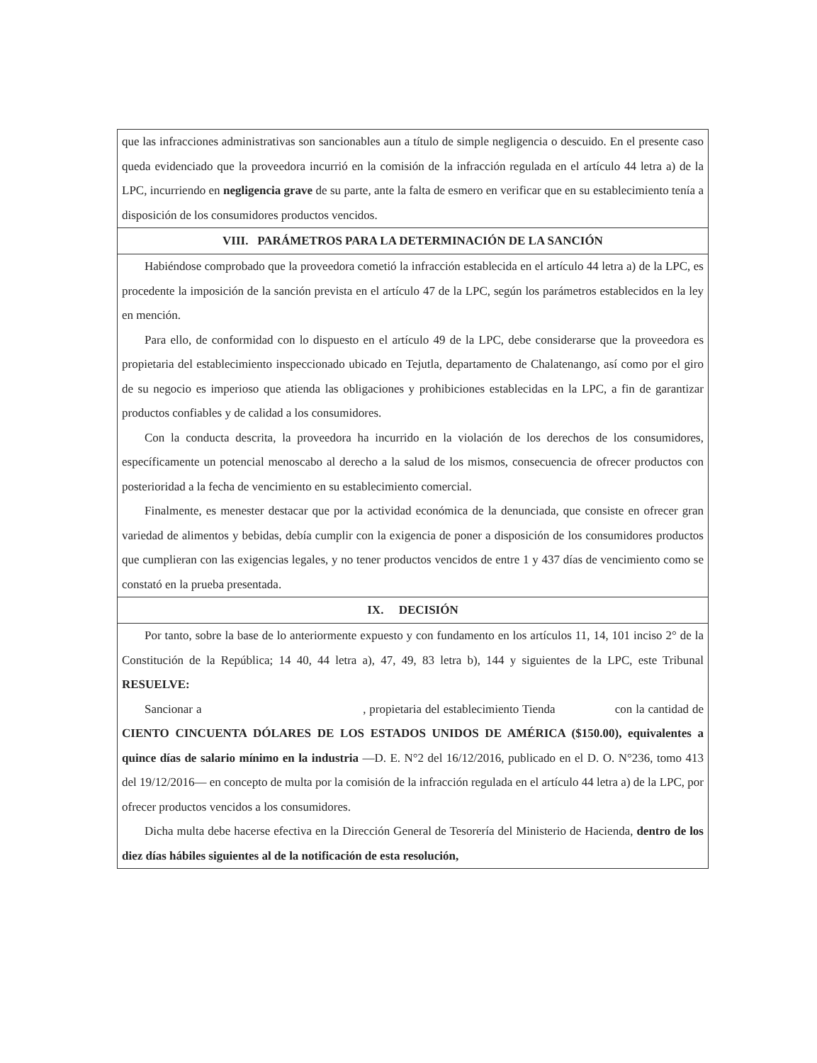que las infracciones administrativas son sancionables aun a título de simple negligencia o descuido. En el presente caso queda evidenciado que la proveedora incurrió en la comisión de la infracción regulada en el artículo 44 letra a) de la LPC, incurriendo en negligencia grave de su parte, ante la falta de esmero en verificar que en su establecimiento tenía a disposición de los consumidores productos vencidos.
VIII. PARÁMETROS PARA LA DETERMINACIÓN DE LA SANCIÓN
Habiéndose comprobado que la proveedora cometió la infracción establecida en el artículo 44 letra a) de la LPC, es procedente la imposición de la sanción prevista en el artículo 47 de la LPC, según los parámetros establecidos en la ley en mención.
Para ello, de conformidad con lo dispuesto en el artículo 49 de la LPC, debe considerarse que la proveedora es propietaria del establecimiento inspeccionado ubicado en Tejutla, departamento de Chalatenango, así como por el giro de su negocio es imperioso que atienda las obligaciones y prohibiciones establecidas en la LPC, a fin de garantizar productos confiables y de calidad a los consumidores.
Con la conducta descrita, la proveedora ha incurrido en la violación de los derechos de los consumidores, específicamente un potencial menoscabo al derecho a la salud de los mismos, consecuencia de ofrecer productos con posterioridad a la fecha de vencimiento en su establecimiento comercial.
Finalmente, es menester destacar que por la actividad económica de la denunciada, que consiste en ofrecer gran variedad de alimentos y bebidas, debía cumplir con la exigencia de poner a disposición de los consumidores productos que cumplieran con las exigencias legales, y no tener productos vencidos de entre 1 y 437 días de vencimiento como se constató en la prueba presentada.
IX. DECISIÓN
Por tanto, sobre la base de lo anteriormente expuesto y con fundamento en los artículos 11, 14, 101 inciso 2° de la Constitución de la República; 14 40, 44 letra a), 47, 49, 83 letra b), 144 y siguientes de la LPC, este Tribunal RESUELVE:
Sancionar a , propietaria del establecimiento Tienda con la cantidad de CIENTO CINCUENTA DÓLARES DE LOS ESTADOS UNIDOS DE AMÉRICA ($150.00), equivalentes a quince días de salario mínimo en la industria —D. E. N°2 del 16/12/2016, publicado en el D. O. N°236, tomo 413 del 19/12/2016— en concepto de multa por la comisión de la infracción regulada en el artículo 44 letra a) de la LPC, por ofrecer productos vencidos a los consumidores.
Dicha multa debe hacerse efectiva en la Dirección General de Tesorería del Ministerio de Hacienda, dentro de los diez días hábiles siguientes al de la notificación de esta resolución,